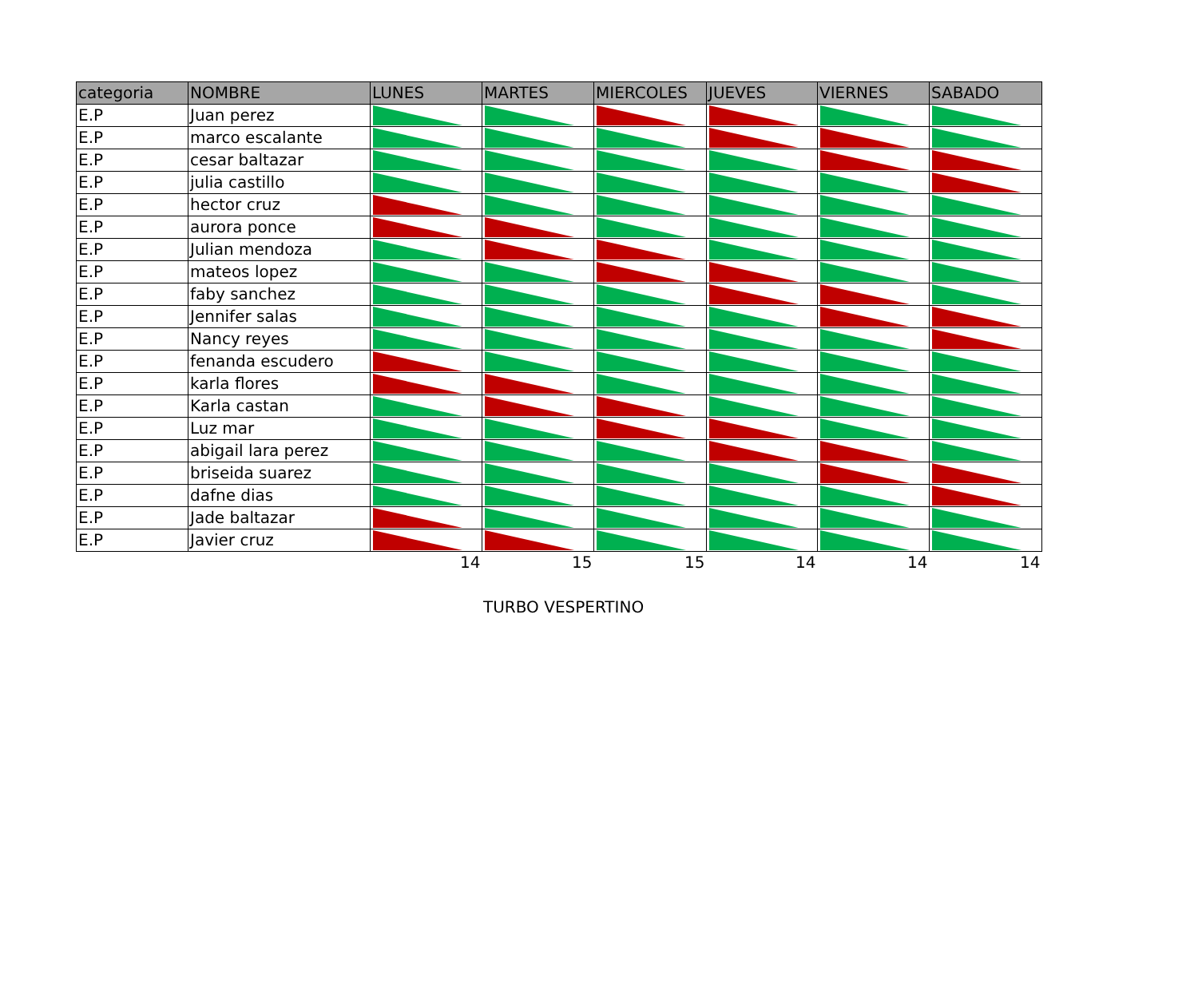| categoria | NOMBRE | LUNES | MARTES | MIERCOLES | JUEVES | VIERNES | SABADO |
| --- | --- | --- | --- | --- | --- | --- | --- |
| E.P | Juan perez | | | | | | |
| E.P | marco escalante | | | | | | |
| E.P | cesar baltazar | | | | | | |
| E.P | julia castillo | | | | | | |
| E.P | hector cruz | | | | | | |
| E.P | aurora ponce | | | | | | |
| E.P | Julian mendoza | | | | | | |
| E.P | mateos lopez | | | | | | |
| E.P | faby sanchez | | | | | | |
| E.P | Jennifer salas | | | | | | |
| E.P | Nancy reyes | | | | | | |
| E.P | fenanda escudero | | | | | | |
| E.P | karla flores | | | | | | |
| E.P | Karla castan | | | | | | |
| E.P | Luz mar | | | | | | |
| E.P | abigail lara perez | | | | | | |
| E.P | briseida suarez | | | | | | |
| E.P | dafne dias | | | | | | |
| E.P | Jade baltazar | | | | | | |
| E.P | Javier cruz | | | | | | |
| | | 14 | 15 | 15 | 14 | 14 | 14 |
TURBO VESPERTINO